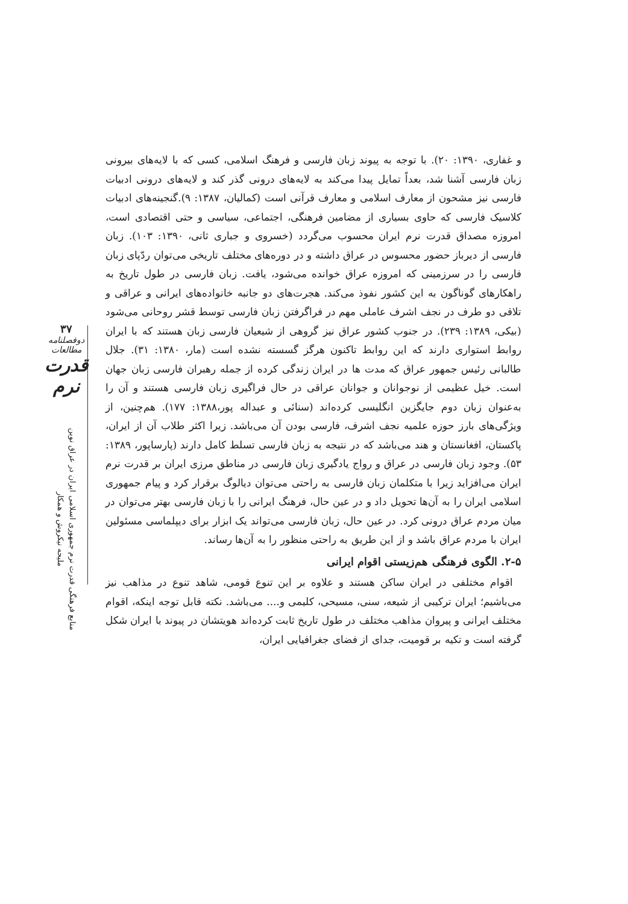۳۷
دوفصلنامه مطالعات
قدرت نرم
منابع فرهنگی قدرت نرم جمهوری اسلامی ایران در عراق نوین
ملیحه نیکروش و همکار
و غفاری، ۱۳۹۰: ۲۰). با توجه به پیوند زبان فارسی و فرهنگ اسلامی، کسی که با لایه‌های بیرونی زبان فارسی آشنا شد، بعداً تمایل پیدا می‌کند به لایه‌های درونی گذر کند و لایه‌های درونی ادبیات فارسی نیز مشحون از معارف اسلامی و معارف قرآنی است (کمالیان، ۱۳۸۷: ۹).گنجینه‌های ادبیات کلاسیک فارسی که حاوی بسیاری از مضامین فرهنگی، اجتماعی، سیاسی و حتی اقتصادی است، امروزه مصداق قدرت نرم ایران محسوب می‌گردد (خسروی و جباری ثانی، ۱۳۹۰: ۱۰۳). زبان فارسی از دیرباز حضور محسوس در عراق داشته و در دوره‌های مختلف تاریخی می‌توان ردّپای زبان فارسی را در سرزمینی که امروزه عراق خوانده می‌شود، یافت. زبان فارسی در طول تاریخ به راهکارهای گوناگون به این کشور نفوذ می‌کند. هجرت‌های دو جانبه خانواده‌های ایرانی و عراقی و تلاقی دو طرف در نجف اشرف عاملی مهم در فراگرفتن زبان فارسی توسط قشر روحانی می‌شود (بیکی، ۱۳۸۹: ۲۳۹). در جنوب کشور عراق نیز گروهی از شیعیان فارسی زبان هستند که با ایران روابط استواری دارند که این روابط تاکنون هرگز گسسته نشده است (مار، ۱۳۸۰: ۳۱). جلال طالبانی رئیس جمهور عراق که مدت ها در ایران زندگی کرده از جمله رهبران فارسی زبان جهان است. خیل عظیمی از نوجوانان و جوانان عراقی در حال فراگیری زبان فارسی هستند و آن را به‌عنوان زبان دوم جایگزین انگلیسی کرده‌اند (سنائی و عبداله پور،۱۳۸۸: ۱۷۷). هم‌چنین، از ویژگی‌های بارز حوزه علمیه نجف اشرف، فارسی بودن آن می‌باشد. زیرا اکثر طلاب آن از ایران، پاکستان، افغانستان و هند می‌باشد که در نتیجه به زبان فارسی تسلط کامل دارند (پارساپور، ۱۳۸۹: ۵۳). وجود زبان فارسی در عراق و رواج یادگیری زبان فارسی در مناطق مرزی ایران بر قدرت نرم ایران می‌افزاید زیرا با متکلمان زبان فارسی به راحتی می‌توان دیالوگ برقرار کرد و پیام جمهوری اسلامی ایران را به آن‌ها تحویل داد و در عین حال، فرهنگ ایرانی را با زبان فارسی بهتر می‌توان در میان مردم عراق درونی کرد. در عین حال، زبان فارسی می‌تواند یک ابزار برای دیپلماسی مسئولین ایران با مردم عراق باشد و از این طریق به راحتی منظور را به آن‌ها رساند.
۲-۵. الگوی فرهنگی هم‌زیستی اقوام ایرانی
اقوام مختلفی در ایران ساکن هستند و علاوه بر این تنوع قومی، شاهد تنوع در مذاهب نیز می‌باشیم؛ ایران ترکیبی از شیعه، سنی، مسیحی، کلیمی و.... می‌باشد. نکته قابل توجه اینکه، اقوام مختلف ایرانی و پیروان مذاهب مختلف در طول تاریخ ثابت کرده‌اند هویتشان در پیوند با ایران شکل گرفته است و تکیه بر قومیت، جدای از فضای جغرافیایی ایران،